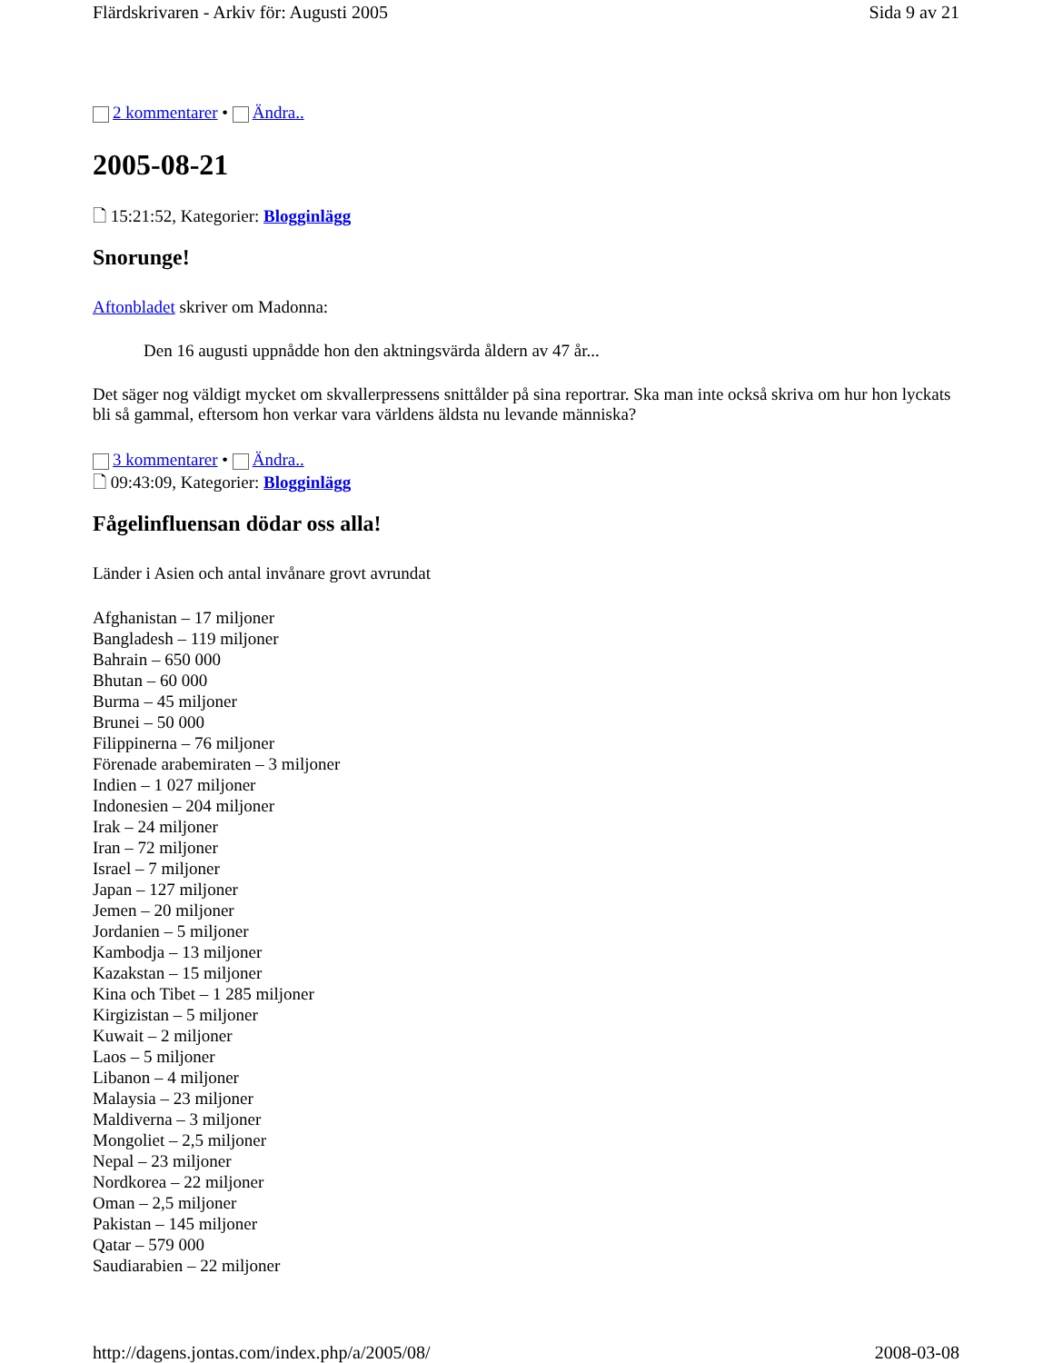Flärdskrivaren - Arkiv för: Augusti 2005 Sida 9 av 21
2 kommentarer • Ändra..
2005-08-21
🗋 15:21:52, Kategorier: Blogginlägg
Snorunge!
Aftonbladet skriver om Madonna:
Den 16 augusti uppnådde hon den aktningsvärda åldern av 47 år...
Det säger nog väldigt mycket om skvallerpressens snittålder på sina reportrar. Ska man inte också skriva om hur hon lyckats bli så gammal, eftersom hon verkar vara världens äldsta nu levande människa?
3 kommentarer • Ändra..
🗋 09:43:09, Kategorier: Blogginlägg
Fågelinfluensan dödar oss alla!
Länder i Asien och antal invånare grovt avrundat
Afghanistan – 17 miljoner
Bangladesh – 119 miljoner
Bahrain – 650 000
Bhutan – 60 000
Burma – 45 miljoner
Brunei – 50 000
Filippinerna – 76 miljoner
Förenade arabemiraten – 3 miljoner
Indien – 1 027 miljoner
Indonesien – 204 miljoner
Irak – 24 miljoner
Iran – 72 miljoner
Israel – 7 miljoner
Japan – 127 miljoner
Jemen – 20 miljoner
Jordanien – 5 miljoner
Kambodja – 13 miljoner
Kazakstan – 15 miljoner
Kina och Tibet – 1 285 miljoner
Kirgizistan – 5 miljoner
Kuwait – 2 miljoner
Laos – 5 miljoner
Libanon – 4 miljoner
Malaysia – 23 miljoner
Maldiverna – 3 miljoner
Mongoliet – 2,5 miljoner
Nepal – 23 miljoner
Nordkorea – 22 miljoner
Oman – 2,5 miljoner
Pakistan – 145 miljoner
Qatar – 579 000
Saudiarabien – 22 miljoner
http://dagens.jontas.com/index.php/a/2005/08/ 2008-03-08